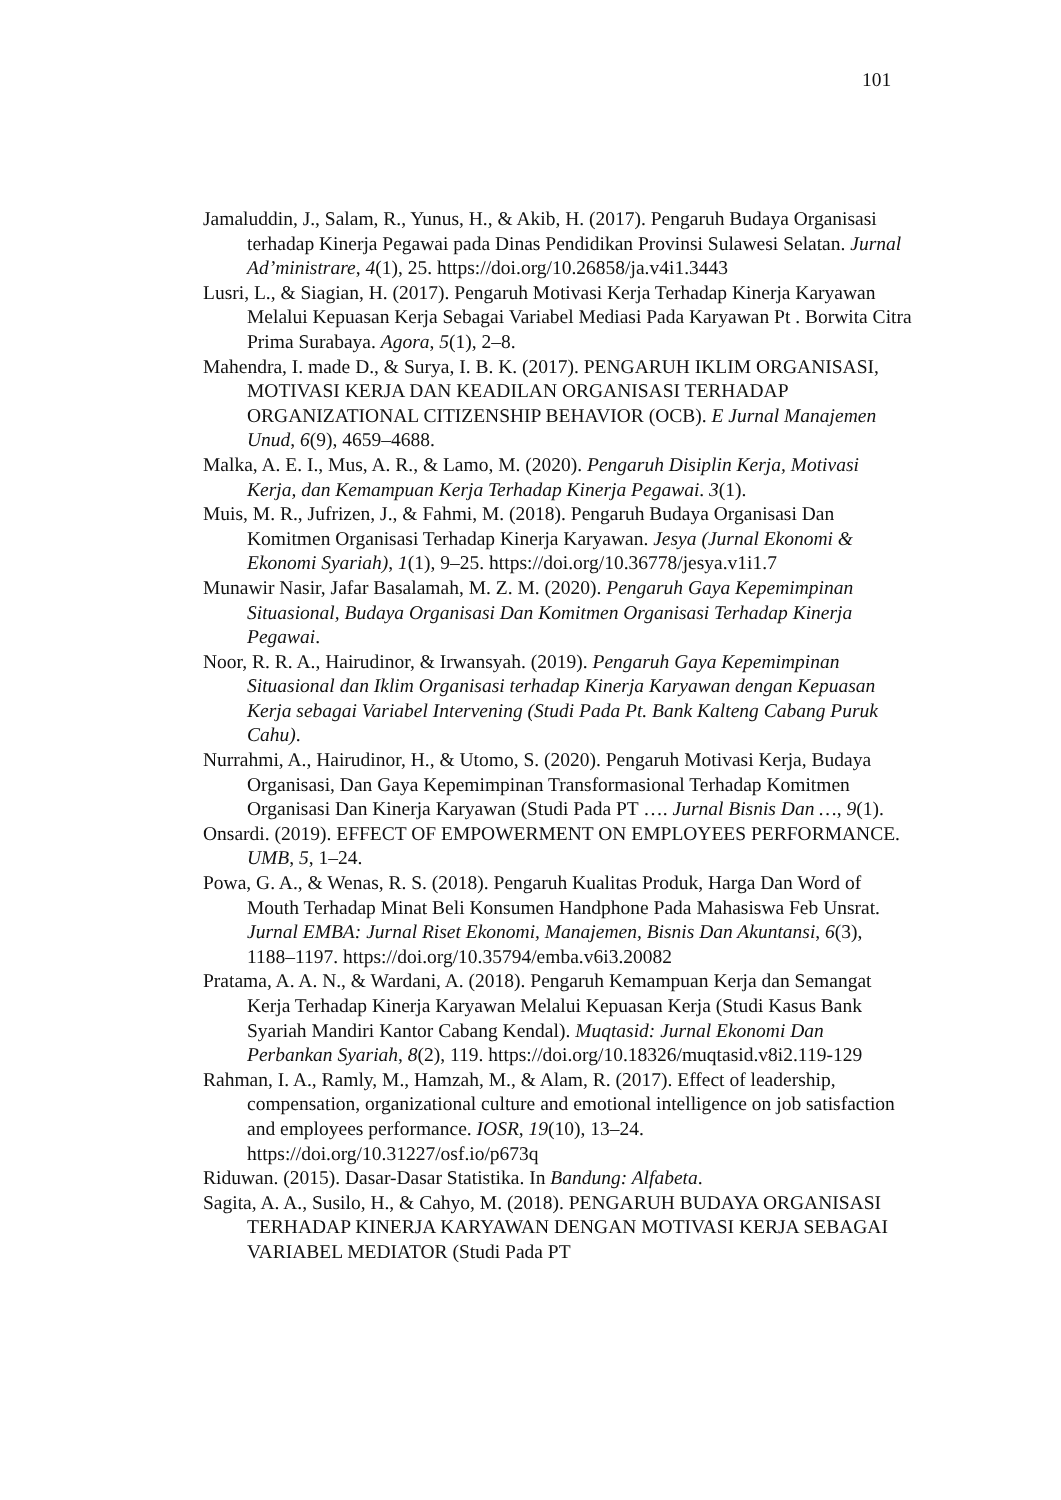101
Jamaluddin, J., Salam, R., Yunus, H., & Akib, H. (2017). Pengaruh Budaya Organisasi terhadap Kinerja Pegawai pada Dinas Pendidikan Provinsi Sulawesi Selatan. Jurnal Ad’ministrare, 4(1), 25. https://doi.org/10.26858/ja.v4i1.3443
Lusri, L., & Siagian, H. (2017). Pengaruh Motivasi Kerja Terhadap Kinerja Karyawan Melalui Kepuasan Kerja Sebagai Variabel Mediasi Pada Karyawan Pt . Borwita Citra Prima Surabaya. Agora, 5(1), 2–8.
Mahendra, I. made D., & Surya, I. B. K. (2017). PENGARUH IKLIM ORGANISASI, MOTIVASI KERJA DAN KEADILAN ORGANISASI TERHADAP ORGANIZATIONAL CITIZENSHIP BEHAVIOR (OCB). E Jurnal Manajemen Unud, 6(9), 4659–4688.
Malka, A. E. I., Mus, A. R., & Lamo, M. (2020). Pengaruh Disiplin Kerja, Motivasi Kerja, dan Kemampuan Kerja Terhadap Kinerja Pegawai. 3(1).
Muis, M. R., Jufrizen, J., & Fahmi, M. (2018). Pengaruh Budaya Organisasi Dan Komitmen Organisasi Terhadap Kinerja Karyawan. Jesya (Jurnal Ekonomi & Ekonomi Syariah), 1(1), 9–25. https://doi.org/10.36778/jesya.v1i1.7
Munawir Nasir, Jafar Basalamah, M. Z. M. (2020). Pengaruh Gaya Kepemimpinan Situasional, Budaya Organisasi Dan Komitmen Organisasi Terhadap Kinerja Pegawai.
Noor, R. R. A., Hairudinor, & Irwansyah. (2019). Pengaruh Gaya Kepemimpinan Situasional dan Iklim Organisasi terhadap Kinerja Karyawan dengan Kepuasan Kerja sebagai Variabel Intervening (Studi Pada Pt. Bank Kalteng Cabang Puruk Cahu).
Nurrahmi, A., Hairudinor, H., & Utomo, S. (2020). Pengaruh Motivasi Kerja, Budaya Organisasi, Dan Gaya Kepemimpinan Transformasional Terhadap Komitmen Organisasi Dan Kinerja Karyawan (Studi Pada PT …. Jurnal Bisnis Dan …, 9(1).
Onsardi. (2019). EFFECT OF EMPOWERMENT ON EMPLOYEES PERFORMANCE. UMB, 5, 1–24.
Powa, G. A., & Wenas, R. S. (2018). Pengaruh Kualitas Produk, Harga Dan Word of Mouth Terhadap Minat Beli Konsumen Handphone Pada Mahasiswa Feb Unsrat. Jurnal EMBA: Jurnal Riset Ekonomi, Manajemen, Bisnis Dan Akuntansi, 6(3), 1188–1197. https://doi.org/10.35794/emba.v6i3.20082
Pratama, A. A. N., & Wardani, A. (2018). Pengaruh Kemampuan Kerja dan Semangat Kerja Terhadap Kinerja Karyawan Melalui Kepuasan Kerja (Studi Kasus Bank Syariah Mandiri Kantor Cabang Kendal). Muqtasid: Jurnal Ekonomi Dan Perbankan Syariah, 8(2), 119. https://doi.org/10.18326/muqtasid.v8i2.119-129
Rahman, I. A., Ramly, M., Hamzah, M., & Alam, R. (2017). Effect of leadership, compensation, organizational culture and emotional intelligence on job satisfaction and employees performance. IOSR, 19(10), 13–24. https://doi.org/10.31227/osf.io/p673q
Riduwan. (2015). Dasar-Dasar Statistika. In Bandung: Alfabeta.
Sagita, A. A., Susilo, H., & Cahyo, M. (2018). PENGARUH BUDAYA ORGANISASI TERHADAP KINERJA KARYAWAN DENGAN MOTIVASI KERJA SEBAGAI VARIABEL MEDIATOR (Studi Pada PT